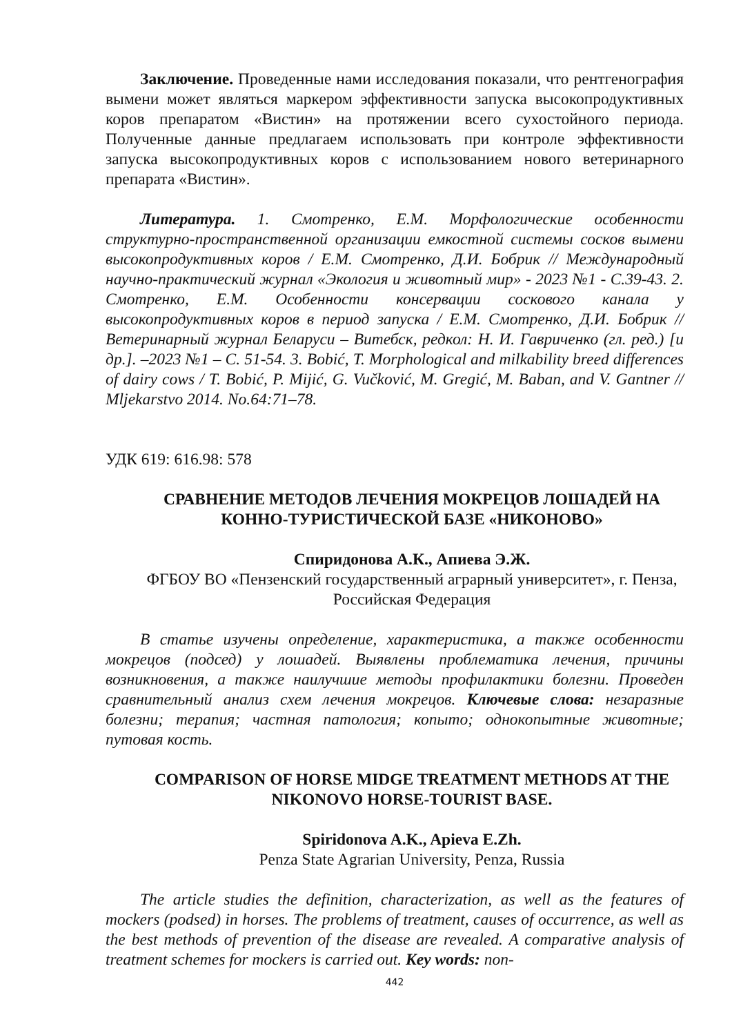Заключение. Проведенные нами исследования показали, что рентгенография вымени может являться маркером эффективности запуска высокопродуктивных коров препаратом «Вистин» на протяжении всего сухостойного периода. Полученные данные предлагаем использовать при контроле эффективности запуска высокопродуктивных коров с использованием нового ветеринарного препарата «Вистин».
Литература. 1. Смотренко, Е.М. Морфологические особенности структурно-пространственной организации емкостной системы сосков вымени высокопродуктивных коров / Е.М. Смотренко, Д.И. Бобрик // Международный научно-практический журнал «Экология и животный мир» - 2023 №1 - С.39-43. 2. Смотренко, Е.М. Особенности консервации соскового канала у высокопродуктивных коров в период запуска / Е.М. Смотренко, Д.И. Бобрик // Ветеринарный журнал Беларуси – Витебск, редкол: Н. И. Гавриченко (гл. ред.) [и др.]. –2023 №1 – С. 51-54. 3. Bobić, T. Morphological and milkability breed differences of dairy cows / T. Bobić, P. Mijić, G. Vučković, M. Gregić, M. Baban, and V. Gantner // Mljekarstvo 2014. No.64:71–78.
УДК 619: 616.98: 578
СРАВНЕНИЕ МЕТОДОВ ЛЕЧЕНИЯ МОКРЕЦОВ ЛОШАДЕЙ НА КОННО-ТУРИСТИЧЕСКОЙ БАЗЕ «НИКОНОВО»
Спиридонова А.К., Апиева Э.Ж.
ФГБОУ ВО «Пензенский государственный аграрный университет», г. Пенза, Российская Федерация
В статье изучены определение, характеристика, а также особенности мокрецов (подсед) у лошадей. Выявлены проблематика лечения, причины возникновения, а также наилучшие методы профилактики болезни. Проведен сравнительный анализ схем лечения мокрецов. Ключевые слова: незаразные болезни; терапия; частная патология; копыто; однокопытные животные; путовая кость.
COMPARISON OF HORSE MIDGE TREATMENT METHODS AT THE NIKONOVO HORSE-TOURIST BASE.
Spiridonova A.K., Apieva E.Zh.
Penza State Agrarian University, Penza, Russia
The article studies the definition, characterization, as well as the features of mockers (podsed) in horses. The problems of treatment, causes of occurrence, as well as the best methods of prevention of the disease are revealed. A comparative analysis of treatment schemes for mockers is carried out. Key words: non-
442